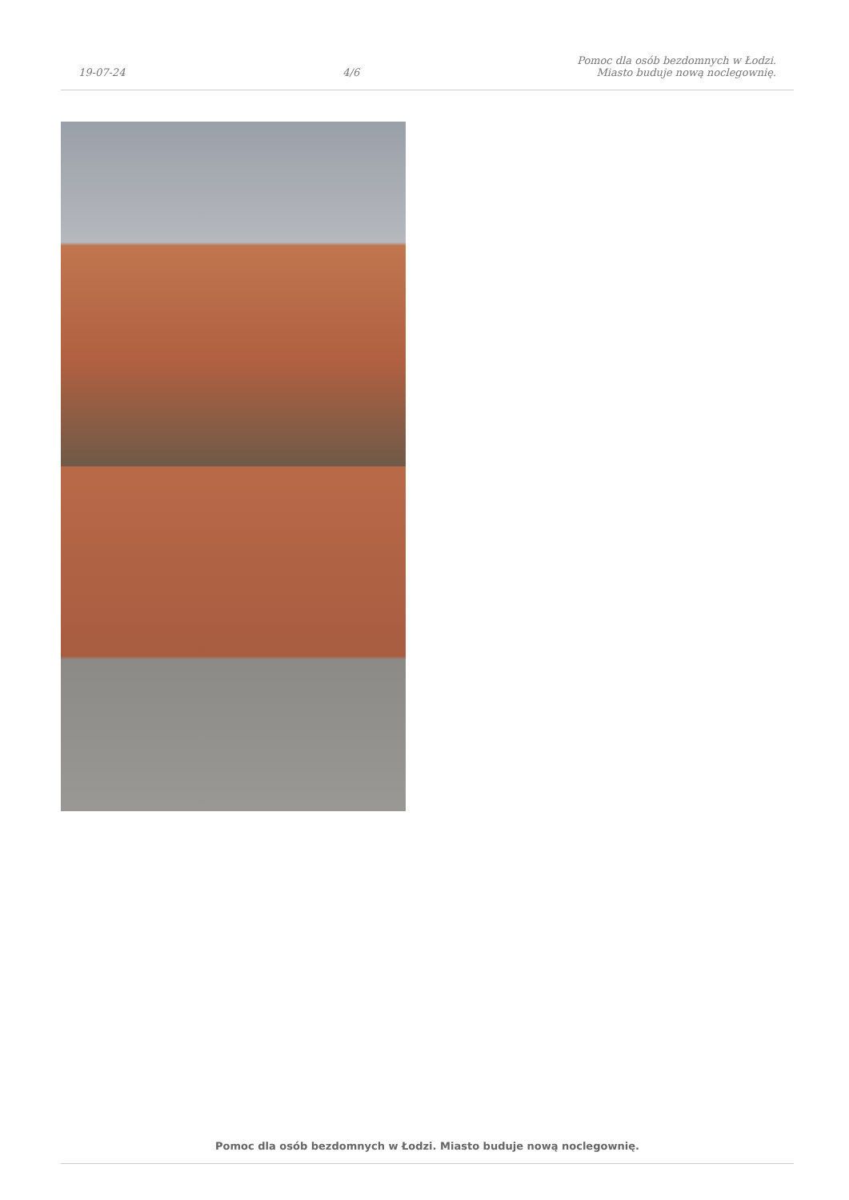19-07-24
4/6
Pomoc dla osób bezdomnych w Łodzi.
Miasto buduje nową noclegownię.
Pomoc dla osób bezdomnych w Łodzi. Miasto buduje nową noclegownię.